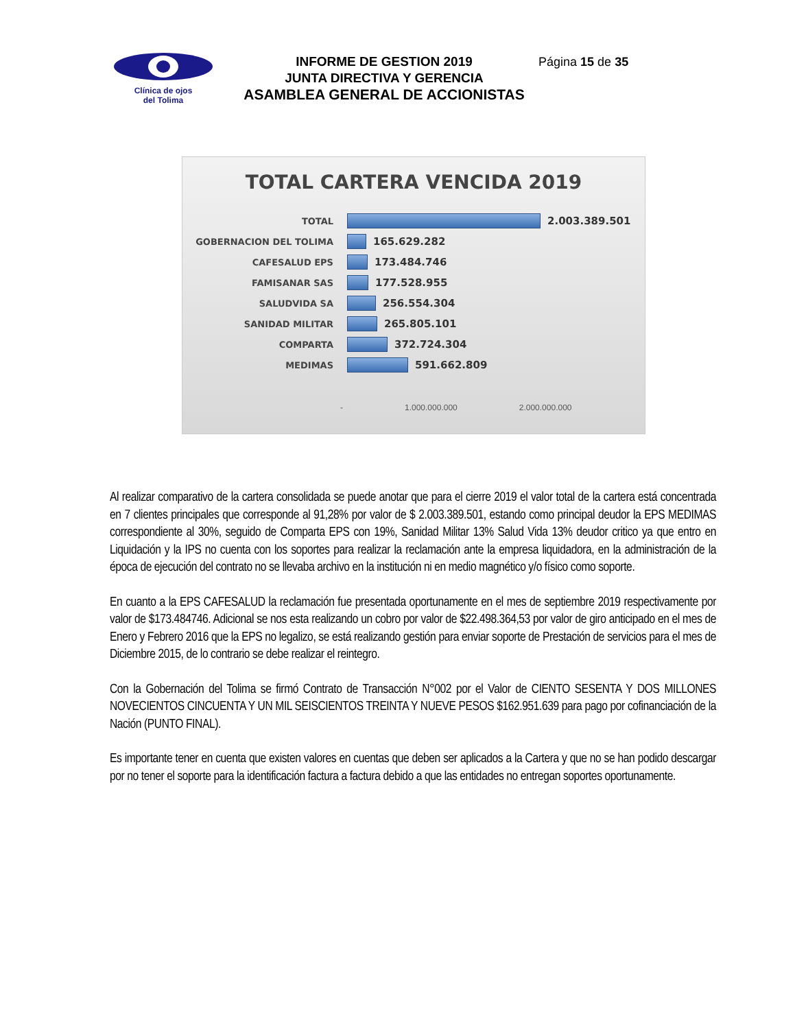Clínica de ojos
del Tolima
INFORME DE GESTION 2019
JUNTA DIRECTIVA Y GERENCIA
ASAMBLEA GENERAL DE ACCIONISTAS
Página 15 de 35
TOTAL CARTERA VENCIDA 2019
TOTAL
2.003.389.501
GOBERNACION DEL TOLIMA
165.629.282
CAFESALUD EPS
173.484.746
FAMISANAR SAS
177.528.955
SALUDVIDA SA
256.554.304
SANIDAD MILITAR
265.805.101
COMPARTA
372.724.304
MEDIMAS
591.662.809
- 1.000.000.000 2.000.000.000
Al realizar comparativo de la cartera consolidada se puede anotar que para el cierre 2019 el valor total de la cartera está concentrada en 7 clientes principales que corresponde al 91,28% por valor de $ 2.003.389.501, estando como principal deudor la EPS MEDIMAS correspondiente al 30%, seguido de Comparta EPS con 19%, Sanidad Militar 13% Salud Vida 13% deudor critico ya que entro en Liquidación y la IPS no cuenta con los soportes para realizar la reclamación ante la empresa liquidadora, en la administración de la época de ejecución del contrato no se llevaba archivo en la institución ni en medio magnético y/o físico como soporte.
En cuanto a la EPS CAFESALUD la reclamación fue presentada oportunamente en el mes de septiembre 2019 respectivamente por valor de $173.484746. Adicional se nos esta realizando un cobro por valor de $22.498.364,53 por valor de giro anticipado en el mes de Enero y Febrero 2016 que la EPS no legalizo, se está realizando gestión para enviar soporte de Prestación de servicios para el mes de Diciembre 2015, de lo contrario se debe realizar el reintegro.
Con la Gobernación del Tolima se firmó Contrato de Transacción N°002 por el Valor de CIENTO SESENTA Y DOS MILLONES NOVECIENTOS CINCUENTA Y UN MIL SEISCIENTOS TREINTA Y NUEVE PESOS $162.951.639 para pago por cofinanciación de la Nación (PUNTO FINAL).
Es importante tener en cuenta que existen valores en cuentas que deben ser aplicados a la Cartera y que no se han podido descargar por no tener el soporte para la identificación factura a factura debido a que las entidades no entregan soportes oportunamente.